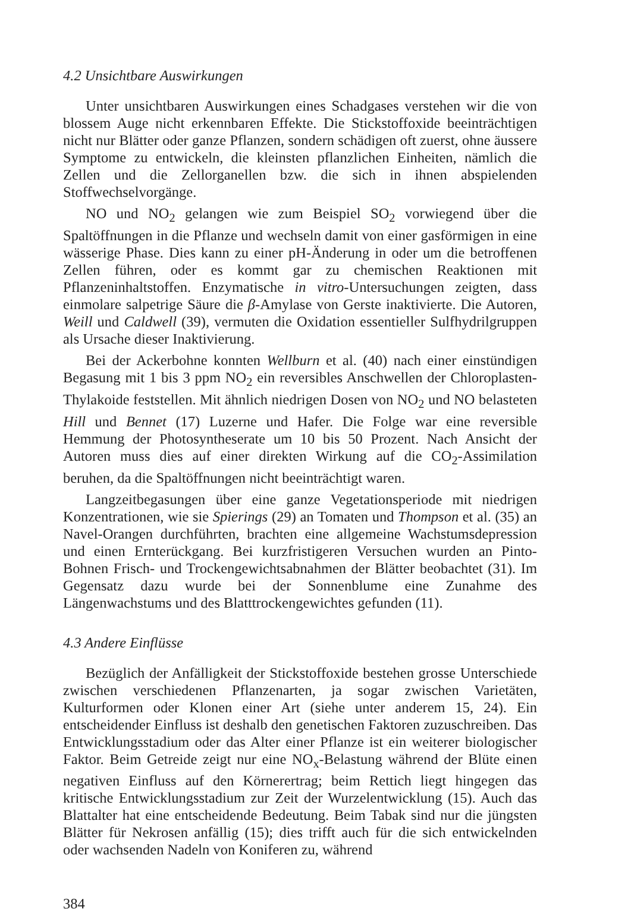4.2 Unsichtbare Auswirkungen
Unter unsichtbaren Auswirkungen eines Schadgases verstehen wir die von blossem Auge nicht erkennbaren Effekte. Die Stickstoffoxide beeinträchtigen nicht nur Blätter oder ganze Pflanzen, sondern schädigen oft zuerst, ohne äussere Symptome zu entwickeln, die kleinsten pflanzlichen Einheiten, nämlich die Zellen und die Zellorganellen bzw. die sich in ihnen abspielenden Stoffwechselvorgänge.
NO und NO<sub>2</sub> gelangen wie zum Beispiel SO<sub>2</sub> vorwiegend über die Spaltöffnungen in die Pflanze und wechseln damit von einer gasförmigen in eine wässerige Phase. Dies kann zu einer pH-Änderung in oder um die betroffenen Zellen führen, oder es kommt gar zu chemischen Reaktionen mit Pflanzeninhaltstoffen. Enzymatische in vitro-Untersuchungen zeigten, dass einmolare salpetrige Säure die β-Amylase von Gerste inaktivierte. Die Autoren, Weill und Caldwell (39), vermuten die Oxidation essentieller Sulfhydrilgruppen als Ursache dieser Inaktivierung.
Bei der Ackerbohne konnten Wellburn et al. (40) nach einer einstündigen Begasung mit 1 bis 3 ppm NO<sub>2</sub> ein reversibles Anschwellen der Chloroplasten-Thylakoide feststellen. Mit ähnlich niedrigen Dosen von NO<sub>2</sub> und NO belasteten Hill und Bennet (17) Luzerne und Hafer. Die Folge war eine reversible Hemmung der Photosyntheserate um 10 bis 50 Prozent. Nach Ansicht der Autoren muss dies auf einer direkten Wirkung auf die CO<sub>2</sub>-Assimilation beruhen, da die Spaltöffnungen nicht beeinträchtigt waren.
Langzeitbegasungen über eine ganze Vegetationsperiode mit niedrigen Konzentrationen, wie sie Spierings (29) an Tomaten und Thompson et al. (35) an Navel-Orangen durchführten, brachten eine allgemeine Wachstumsdepression und einen Ernterückgang. Bei kurzfristigeren Versuchen wurden an Pinto-Bohnen Frisch- und Trockengewichtsabnahmen der Blätter beobachtet (31). Im Gegensatz dazu wurde bei der Sonnenblume eine Zunahme des Längenwachstums und des Blatttrockengewichtes gefunden (11).
4.3 Andere Einflüsse
Bezüglich der Anfälligkeit der Stickstoffoxide bestehen grosse Unterschiede zwischen verschiedenen Pflanzenarten, ja sogar zwischen Varietäten, Kulturformen oder Klonen einer Art (siehe unter anderem 15, 24). Ein entscheidender Einfluss ist deshalb den genetischen Faktoren zuzuschreiben. Das Entwicklungsstadium oder das Alter einer Pflanze ist ein weiterer biologischer Faktor. Beim Getreide zeigt nur eine NO<sub>x</sub>-Belastung während der Blüte einen negativen Einfluss auf den Körnerertrag; beim Rettich liegt hingegen das kritische Entwicklungsstadium zur Zeit der Wurzelentwicklung (15). Auch das Blattalter hat eine entscheidende Bedeutung. Beim Tabak sind nur die jüngsten Blätter für Nekrosen anfällig (15); dies trifft auch für die sich entwickelnden oder wachsenden Nadeln von Koniferen zu, während
384